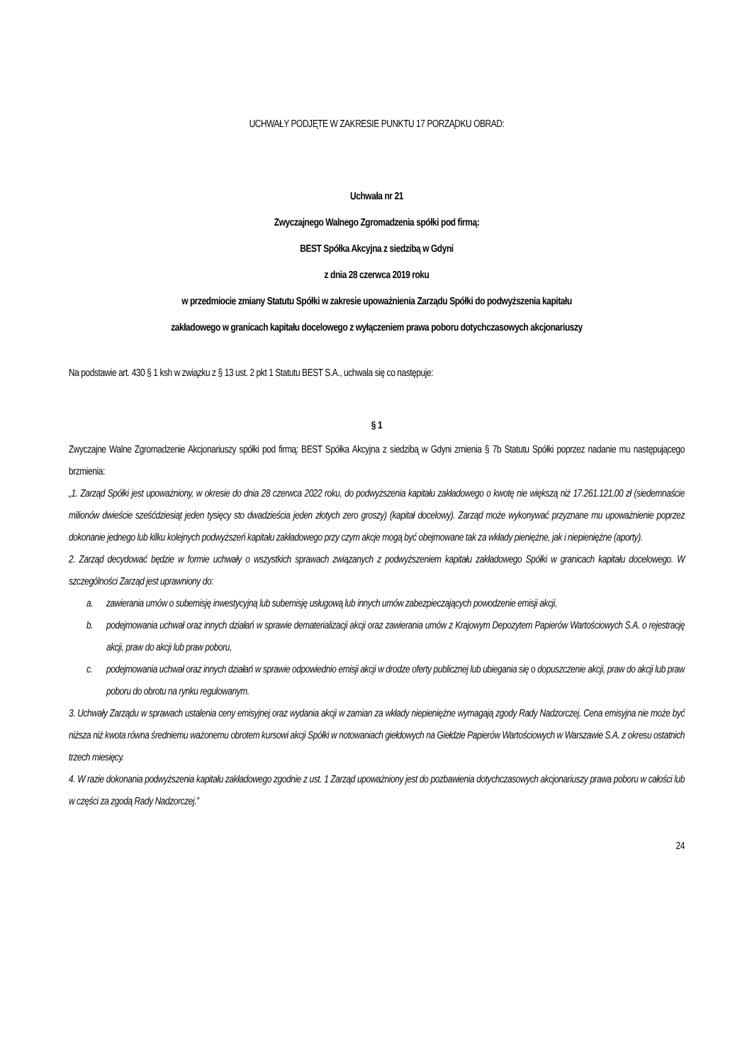UCHWAŁY PODJĘTE W ZAKRESIE PUNKTU 17 PORZĄDKU OBRAD:
Uchwała nr 21
Zwyczajnego Walnego Zgromadzenia spółki pod firmą:
BEST Spółka Akcyjna z siedzibą w Gdyni
z dnia 28 czerwca 2019 roku
w przedmiocie zmiany Statutu Spółki w zakresie upoważnienia Zarządu Spółki do podwyższenia kapitału
zakładowego w granicach kapitału docelowego z wyłączeniem prawa poboru dotychczasowych akcjonariuszy
Na podstawie art. 430 § 1 ksh w związku z § 13 ust. 2 pkt 1 Statutu BEST S.A., uchwala się co następuje:
§ 1
Zwyczajne Walne Zgromadzenie Akcjonariuszy spółki pod firmą: BEST Spółka Akcyjna z siedzibą w Gdyni zmienia § 7b Statutu Spółki poprzez nadanie mu następującego brzmienia:
„1. Zarząd Spółki jest upoważniony, w okresie do dnia 28 czerwca 2022 roku, do podwyższenia kapitału zakładowego o kwotę nie większą niż 17.261.121,00 zł (siedemnaście milionów dwieście sześćdziesiąt jeden tysięcy sto dwadzieścia jeden złotych zero groszy) (kapitał docelowy). Zarząd może wykonywać przyznane mu upoważnienie poprzez dokonanie jednego lub kilku kolejnych podwyższeń kapitału zakładowego przy czym akcje mogą być obejmowane tak za wkłady pieniężne, jak i niepieniężne (aporty).
2. Zarząd decydować będzie w formie uchwały o wszystkich sprawach związanych z podwyższeniem kapitału zakładowego Spółki w granicach kapitału docelowego. W szczególności Zarząd jest uprawniony do:
a. zawierania umów o subemisję inwestycyjną lub subemisję usługową lub innych umów zabezpieczających powodzenie emisji akcji,
b. podejmowania uchwał oraz innych działań w sprawie dematerializacji akcji oraz zawierania umów z Krajowym Depozytem Papierów Wartościowych S.A. o rejestrację akcji, praw do akcji lub praw poboru,
c. podejmowania uchwał oraz innych działań w sprawie odpowiednio emisji akcji w drodze oferty publicznej lub ubiegania się o dopuszczenie akcji, praw do akcji lub praw poboru do obrotu na rynku regulowanym.
3. Uchwały Zarządu w sprawach ustalenia ceny emisyjnej oraz wydania akcji w zamian za wkłady niepieniężne wymagają zgody Rady Nadzorczej. Cena emisyjna nie może być niższa niż kwota równa średniemu ważonemu obrotem kursowi akcji Spółki w notowaniach giełdowych na Giełdzie Papierów Wartościowych w Warszawie S.A. z okresu ostatnich trzech miesięcy.
4. W razie dokonania podwyższenia kapitału zakładowego zgodnie z ust. 1 Zarząd upoważniony jest do pozbawienia dotychczasowych akcjonariuszy prawa poboru w całości lub w części za zgodą Rady Nadzorczej.”
24